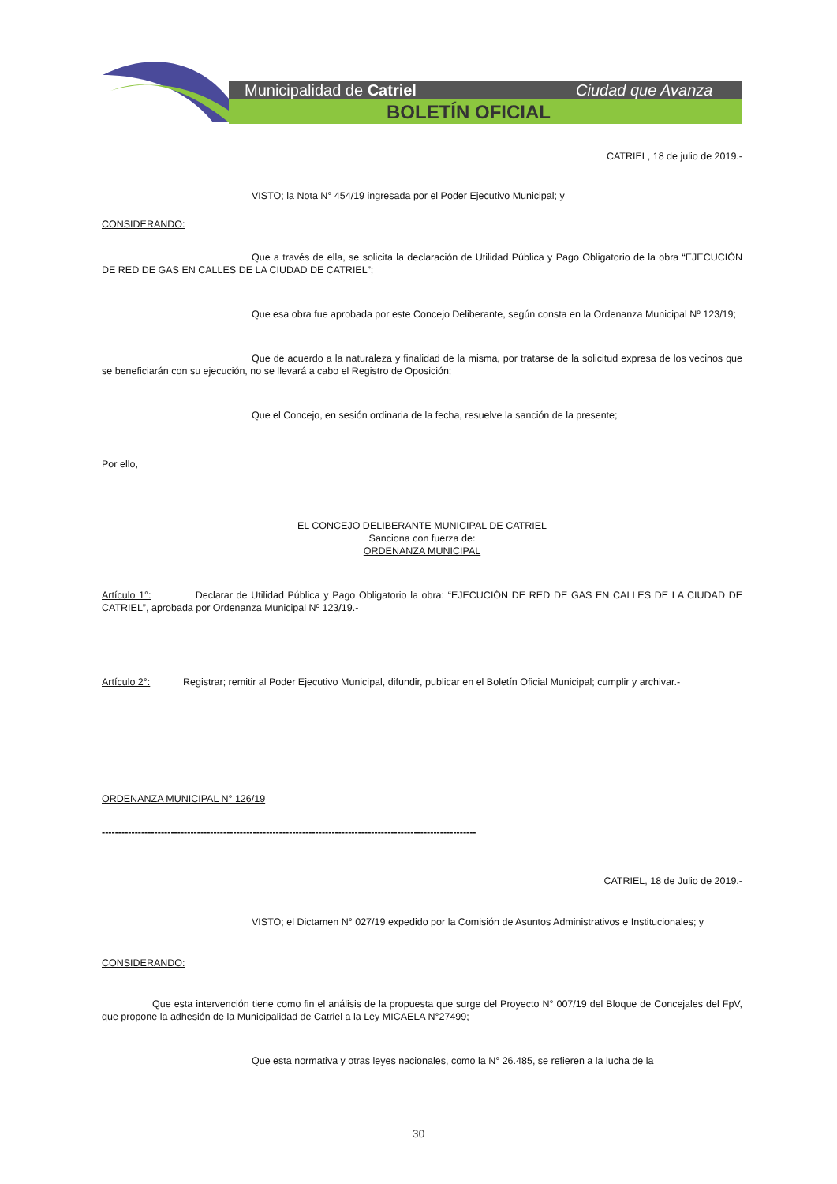Municipalidad de Catriel Ciudad que Avanza
BOLETÍN OFICIAL
CATRIEL, 18 de julio de 2019.-
VISTO; la Nota N° 454/19 ingresada por el Poder Ejecutivo Municipal; y
CONSIDERANDO:
Que a través de ella, se solicita la declaración de Utilidad Pública y Pago Obligatorio de la obra “EJECUCIÓN DE RED DE GAS EN CALLES DE LA CIUDAD DE CATRIEL”;
Que esa obra fue aprobada por este Concejo Deliberante, según consta en la Ordenanza Municipal Nº 123/19;
Que de acuerdo a la naturaleza y finalidad de la misma, por tratarse de la solicitud expresa de los vecinos que se beneficiarán con su ejecución, no se llevará a cabo el Registro de Oposición;
Que el Concejo, en sesión ordinaria de la fecha, resuelve la sanción de la presente;
Por ello,
EL CONCEJO DELIBERANTE MUNICIPAL DE CATRIEL
Sanciona con fuerza de:
ORDENANZA MUNICIPAL
Artículo 1°: Declarar de Utilidad Pública y Pago Obligatorio la obra: “EJECUCIÓN DE RED DE GAS EN CALLES DE LA CIUDAD DE CATRIEL”, aprobada por Ordenanza Municipal Nº 123/19.-
Artículo 2°: Registrar; remitir al Poder Ejecutivo Municipal, difundir, publicar en el Boletín Oficial Municipal; cumplir y archivar.-
ORDENANZA MUNICIPAL N° 126/19
------------------------------------------------------------------------------------------------------------------
CATRIEL, 18 de Julio de 2019.-
VISTO; el Dictamen N° 027/19 expedido por la Comisión de Asuntos Administrativos e Institucionales; y
CONSIDERANDO:
Que esta intervención tiene como fin el análisis de la propuesta que surge del Proyecto N° 007/19 del Bloque de Concejales del FpV, que propone la adhesión de la Municipalidad de Catriel a la Ley MICAELA N°27499;
Que esta normativa y otras leyes nacionales, como la N° 26.485, se refieren a la lucha de la
30